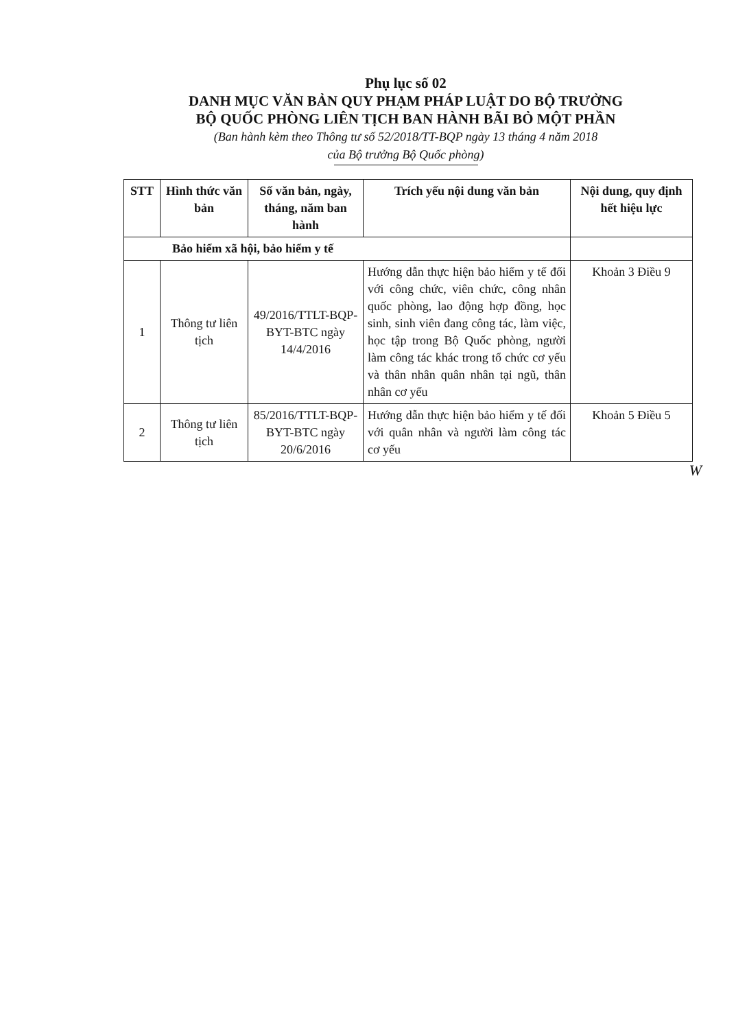Phụ lục số 02
DANH MỤC VĂN BẢN QUY PHẠM PHÁP LUẬT DO BỘ TRƯỞNG
BỘ QUỐC PHÒNG LIÊN TỊCH BAN HÀNH BÃI BỎ MỘT PHẦN
(Ban hành kèm theo Thông tư số 52/2018/TT-BQP ngày 13 tháng 4 năm 2018
của Bộ trưởng Bộ Quốc phòng)
| STT | Hình thức văn bản | Số văn bản, ngày, tháng, năm ban hành | Trích yếu nội dung văn bản | Nội dung, quy định hết hiệu lực |
| --- | --- | --- | --- | --- |
| Bảo hiểm xã hội, bảo hiểm y tế | | | | |
| 1 | Thông tư liên tịch | 49/2016/TTLT-BQP-BYT-BTC ngày 14/4/2016 | Hướng dẫn thực hiện bảo hiểm y tế đối với công chức, viên chức, công nhân quốc phòng, lao động hợp đồng, học sinh, sinh viên đang công tác, làm việc, học tập trong Bộ Quốc phòng, người làm công tác khác trong tổ chức cơ yếu và thân nhân quân nhân tại ngũ, thân nhân cơ yếu | Khoản 3 Điều 9 |
| 2 | Thông tư liên tịch | 85/2016/TTLT-BQP-BYT-BTC ngày 20/6/2016 | Hướng dẫn thực hiện bảo hiểm y tế đối với quân nhân và người làm công tác cơ yếu | Khoản 5 Điều 5 |
W